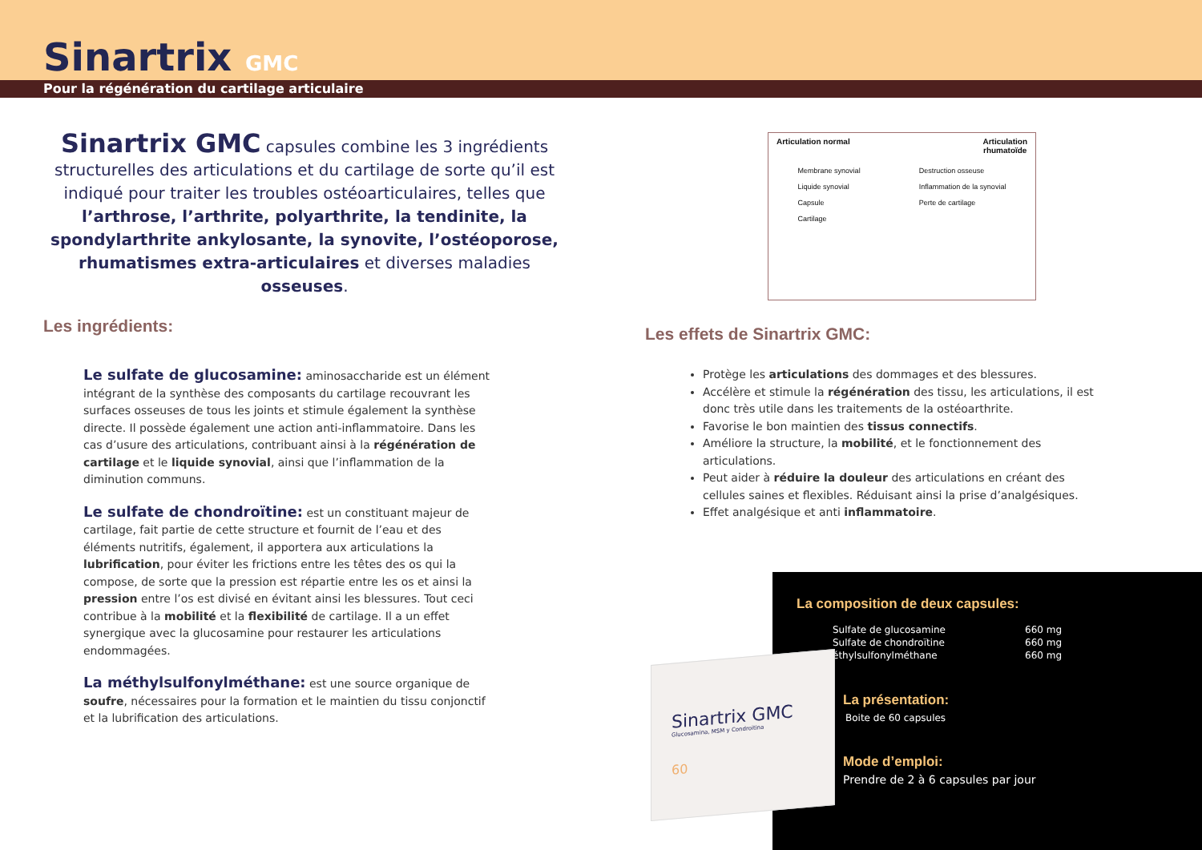Sinartrix GMC
Pour la régénération du cartilage articulaire
Sinartrix GMC capsules combine les 3 ingrédients structurelles des articulations et du cartilage de sorte qu’il est indiqué pour traiter les troubles ostéoarticulaires, telles que l’arthrose, l’arthrite, polyarthrite, la tendinite, la spondylarthrite ankylosante, la synovite, l’ostéoporose, rhumatismes extra-articulaires et diverses maladies osseuses.
Articulation normal Articulation
rhumatoïde
Membrane synovial
Liquide synovial
Capsule
Cartilage
Destruction osseuse
Inflammation de la synovial
Perte de cartilage
Les ingrédients:
Le sulfate de glucosamine: aminosaccharide est un élément intégrant de la synthèse des composants du cartilage recouvrant les surfaces osseuses de tous les joints et stimule également la synthèse directe. Il possède également une action anti-inflammatoire. Dans les cas d’usure des articulations, contribuant ainsi à la régénération de cartilage et le liquide synovial, ainsi que l’inflammation de la diminution communs.
Le sulfate de chondroïtine: est un constituant majeur de cartilage, fait partie de cette structure et fournit de l’eau et des éléments nutritifs, également, il apportera aux articulations la lubrification, pour éviter les frictions entre les têtes des os qui la compose, de sorte que la pression est répartie entre les os et ainsi la pression entre l’os est divisé en évitant ainsi les blessures. Tout ceci contribue à la mobilité et la flexibilité de cartilage. Il a un effet synergique avec la glucosamine pour restaurer les articulations endommagées.
La méthylsulfonylméthane: est une source organique de soufre, nécessaires pour la formation et le maintien du tissu conjonctif et la lubrification des articulations.
Les effets de Sinartrix GMC:
Protège les articulations des dommages et des blessures.
Accélère et stimule la régénération des tissu, les articulations, il est donc très utile dans les traitements de la ostéoarthrite.
Favorise le bon maintien des tissus connectifs.
Améliore la structure, la mobilité, et le fonctionnement des articulations.
Peut aider à réduire la douleur des articulations en créant des cellules saines et flexibles. Réduisant ainsi la prise d’analgésiques.
Effet analgésique et anti inflammatoire.
La composition de deux capsules:
| Sulfate de glucosamine | 660 mg |
| Sulfate de chondroïtine | 660 mg |
| éthylsulfonylméthane | 660 mg |
La présentation:
Boite de 60 capsules
Mode d’emploi:
Prendre de 2 à 6 capsules par jour
Sinartrix GMC
Glucosamina, MSM y Condroitina
60